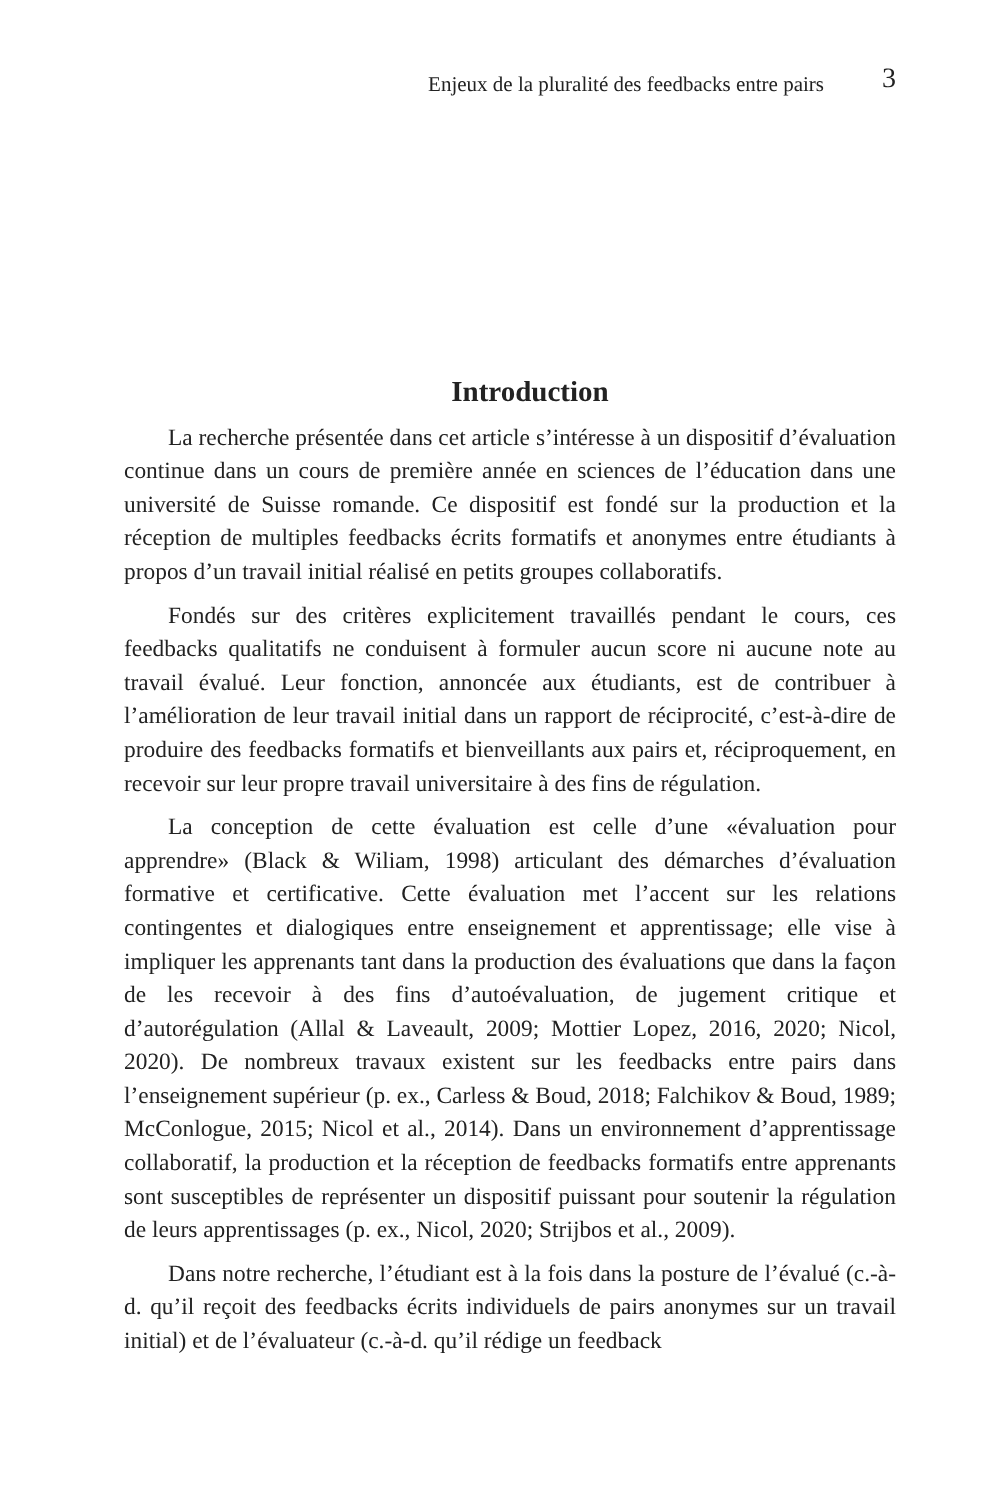Enjeux de la pluralité des feedbacks entre pairs 3
Introduction
La recherche présentée dans cet article s’intéresse à un dispositif d’évaluation continue dans un cours de première année en sciences de l’éducation dans une université de Suisse romande. Ce dispositif est fondé sur la production et la réception de multiples feedbacks écrits formatifs et anonymes entre étudiants à propos d’un travail initial réalisé en petits groupes collaboratifs.
Fondés sur des critères explicitement travaillés pendant le cours, ces feedbacks qualitatifs ne conduisent à formuler aucun score ni aucune note au travail évalué. Leur fonction, annoncée aux étudiants, est de contribuer à l’amélioration de leur travail initial dans un rapport de réciprocité, c’est-à-dire de produire des feedbacks formatifs et bienveillants aux pairs et, réciproquement, en recevoir sur leur propre travail universitaire à des fins de régulation.
La conception de cette évaluation est celle d’une «évaluation pour apprendre» (Black & Wiliam, 1998) articulant des démarches d’évaluation formative et certificative. Cette évaluation met l’accent sur les relations contingentes et dialogiques entre enseignement et apprentissage; elle vise à impliquer les apprenants tant dans la production des évaluations que dans la façon de les recevoir à des fins d’autoévaluation, de jugement critique et d’autorégulation (Allal & Laveault, 2009; Mottier Lopez, 2016, 2020; Nicol, 2020). De nombreux travaux existent sur les feedbacks entre pairs dans l’enseignement supérieur (p. ex., Carless & Boud, 2018; Falchikov & Boud, 1989; McConlogue, 2015; Nicol et al., 2014). Dans un environnement d’apprentissage collaboratif, la production et la réception de feedbacks formatifs entre apprenants sont susceptibles de représenter un dispositif puissant pour soutenir la régulation de leurs apprentissages (p. ex., Nicol, 2020; Strijbos et al., 2009).
Dans notre recherche, l’étudiant est à la fois dans la posture de l’évalué (c.-à-d. qu’il reçoit des feedbacks écrits individuels de pairs anonymes sur un travail initial) et de l’évaluateur (c.-à-d. qu’il rédige un feedback